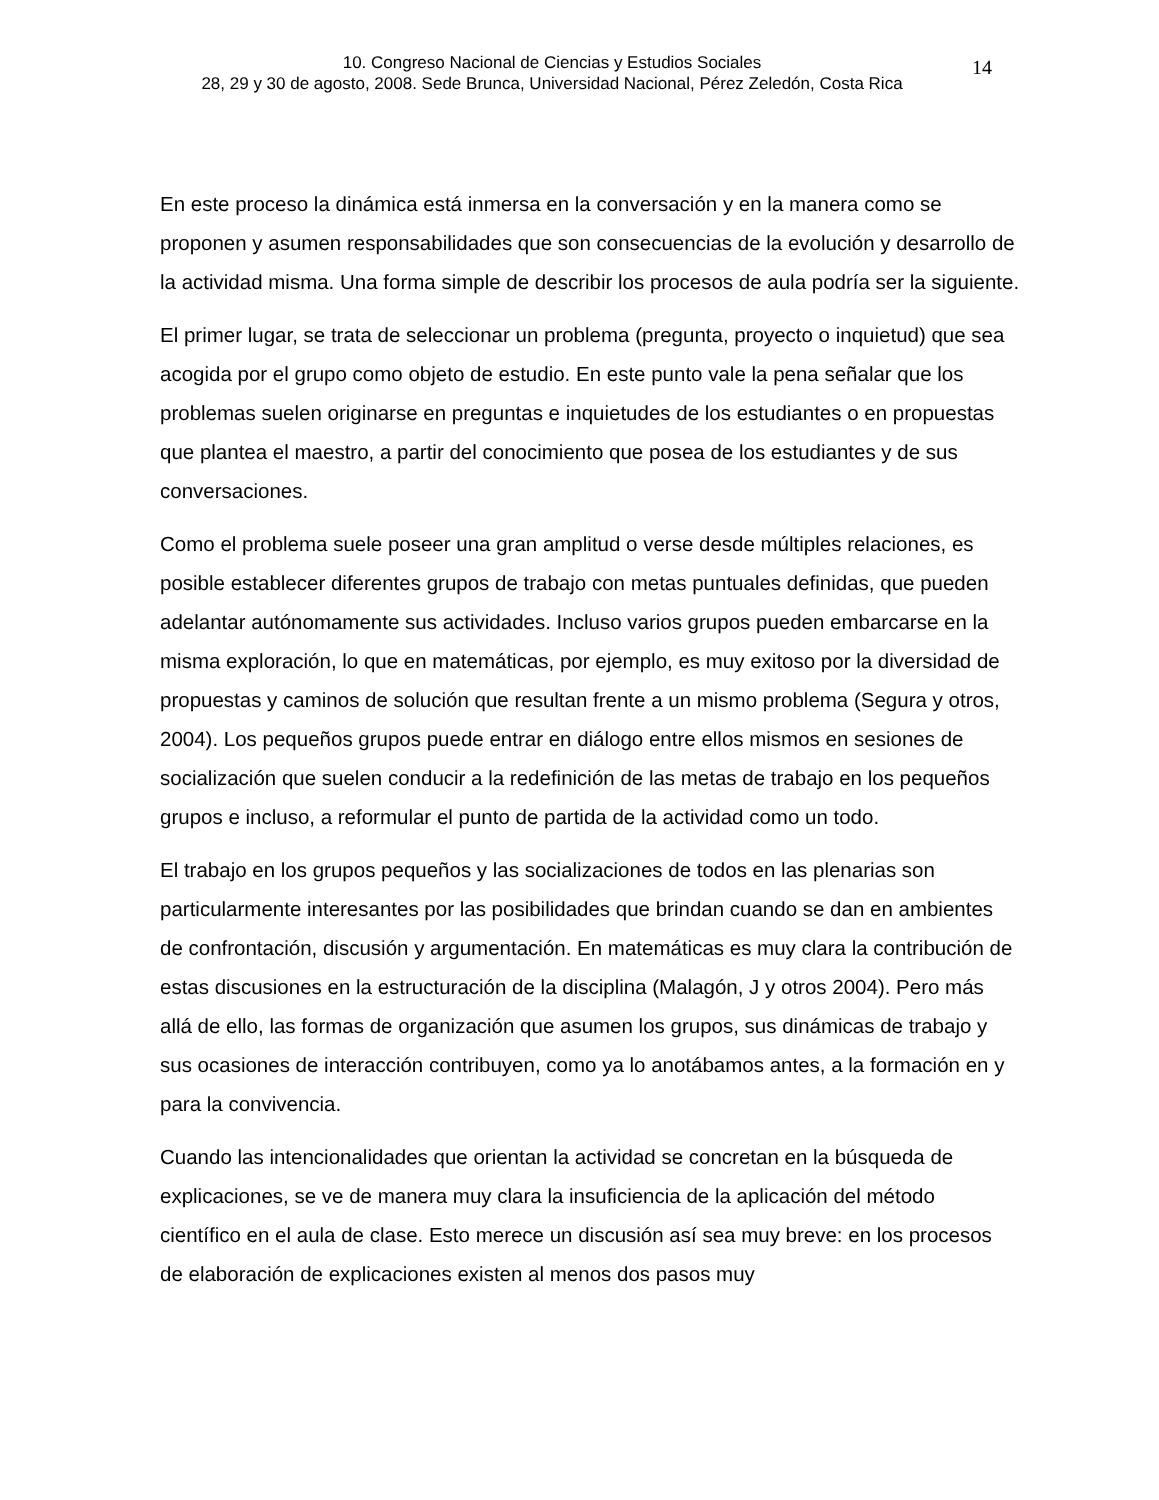10. Congreso Nacional de Ciencias y Estudios Sociales
28, 29 y 30 de agosto, 2008. Sede Brunca, Universidad Nacional, Pérez Zeledón, Costa Rica
14
En este proceso la dinámica está inmersa en la conversación y en la manera como se proponen y asumen responsabilidades que son consecuencias de la evolución y desarrollo de la actividad misma. Una forma simple de describir los procesos de aula podría ser la siguiente.
El primer lugar, se trata de seleccionar un problema (pregunta, proyecto o inquietud) que sea acogida por el grupo como objeto de estudio. En este punto vale la pena señalar que los problemas suelen originarse en preguntas e inquietudes de los estudiantes o en propuestas que plantea el maestro, a partir del conocimiento que posea de los estudiantes y de sus conversaciones.
Como el problema suele poseer una gran amplitud o verse desde múltiples relaciones, es posible establecer diferentes grupos de trabajo con metas puntuales definidas, que pueden adelantar autónomamente sus actividades. Incluso varios grupos pueden embarcarse en la misma exploración, lo que en matemáticas, por ejemplo, es muy exitoso por la diversidad de propuestas y caminos de solución que resultan frente a un mismo problema (Segura y otros, 2004). Los pequeños grupos puede entrar en diálogo entre ellos mismos en sesiones de socialización que suelen conducir a la redefinición de las metas de trabajo en los pequeños grupos e incluso, a reformular el punto de partida de la actividad como un todo.
El trabajo en los grupos pequeños y las socializaciones de todos en las plenarias son particularmente interesantes por las posibilidades que brindan cuando se dan en ambientes de confrontación, discusión y argumentación. En matemáticas es muy clara la contribución de estas discusiones en la estructuración de la disciplina (Malagón, J y otros 2004). Pero más allá de ello, las formas de organización que asumen los grupos, sus dinámicas de trabajo y sus ocasiones de interacción contribuyen, como ya lo anotábamos antes, a la formación en y para la convivencia.
Cuando las intencionalidades que orientan la actividad se concretan en la búsqueda de explicaciones, se ve de manera muy clara la insuficiencia de la aplicación del método científico en el aula de clase. Esto merece un discusión así sea muy breve: en los procesos de elaboración de explicaciones existen al menos dos pasos muy